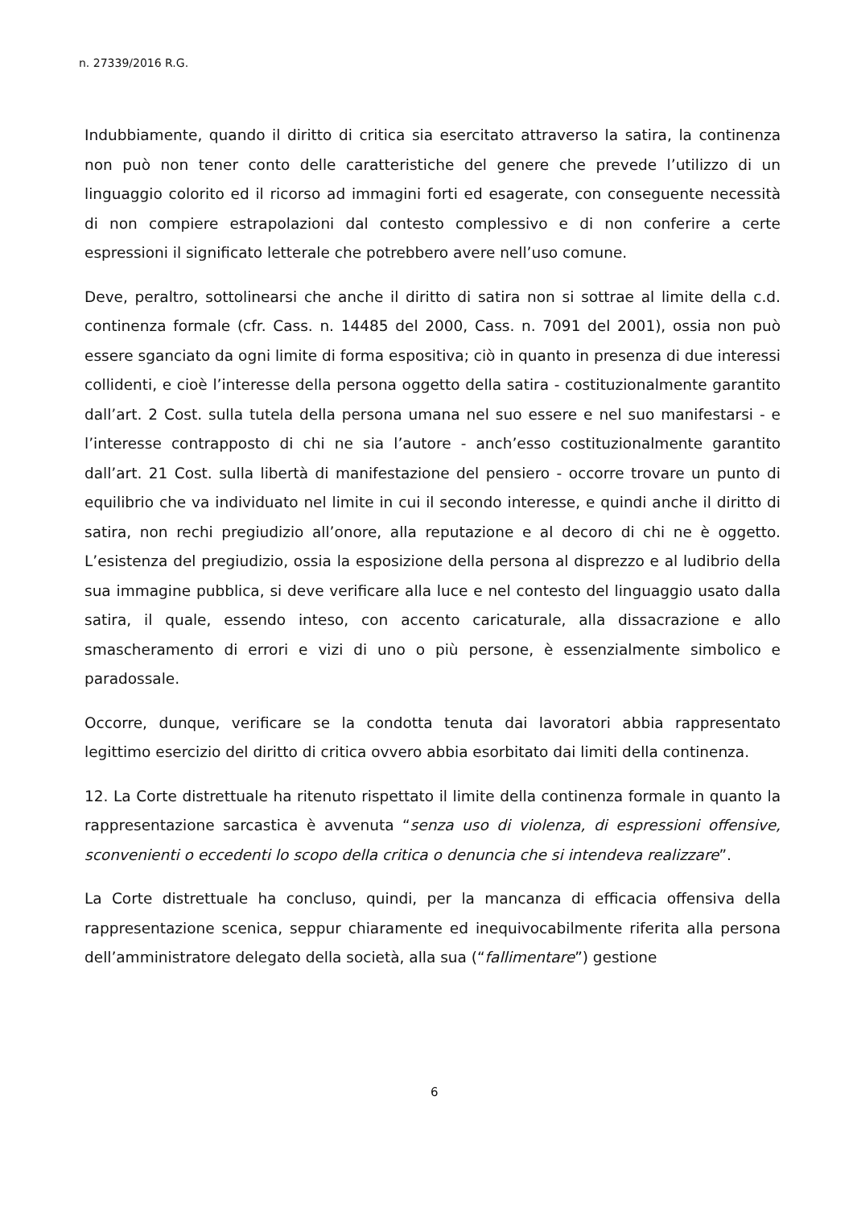n. 27339/2016 R.G.
Indubbiamente, quando il diritto di critica sia esercitato attraverso la satira, la continenza non può non tener conto delle caratteristiche del genere che prevede l’utilizzo di un linguaggio colorito ed il ricorso ad immagini forti ed esagerate, con conseguente necessità di non compiere estrapolazioni dal contesto complessivo e di non conferire a certe espressioni il significato letterale che potrebbero avere nell’uso comune.
Deve, peraltro, sottolinearsi che anche il diritto di satira non si sottrae al limite della c.d. continenza formale (cfr. Cass. n. 14485 del 2000, Cass. n. 7091 del 2001), ossia non può essere sganciato da ogni limite di forma espositiva; ciò in quanto in presenza di due interessi collidenti, e cioè l’interesse della persona oggetto della satira - costituzionalmente garantito dall’art. 2 Cost. sulla tutela della persona umana nel suo essere e nel suo manifestarsi - e l’interesse contrapposto di chi ne sia l’autore - anch’esso costituzionalmente garantito dall’art. 21 Cost. sulla libertà di manifestazione del pensiero - occorre trovare un punto di equilibrio che va individuato nel limite in cui il secondo interesse, e quindi anche il diritto di satira, non rechi pregiudizio all’onore, alla reputazione e al decoro di chi ne è oggetto. L’esistenza del pregiudizio, ossia la esposizione della persona al disprezzo e al ludibrio della sua immagine pubblica, si deve verificare alla luce e nel contesto del linguaggio usato dalla satira, il quale, essendo inteso, con accento caricaturale, alla dissacrazione e allo smascheramento di errori e vizi di uno o più persone, è essenzialmente simbolico e paradossale.
Occorre, dunque, verificare se la condotta tenuta dai lavoratori abbia rappresentato legittimo esercizio del diritto di critica ovvero abbia esorbitato dai limiti della continenza.
12. La Corte distrettuale ha ritenuto rispettato il limite della continenza formale in quanto la rappresentazione sarcastica è avvenuta “senza uso di violenza, di espressioni offensive, sconvenienti o eccedenti lo scopo della critica o denuncia che si intendeva realizzare”.
La Corte distrettuale ha concluso, quindi, per la mancanza di efficacia offensiva della rappresentazione scenica, seppur chiaramente ed inequivocabilmente riferita alla persona dell’amministratore delegato della società, alla sua (“fallimentare”) gestione
6